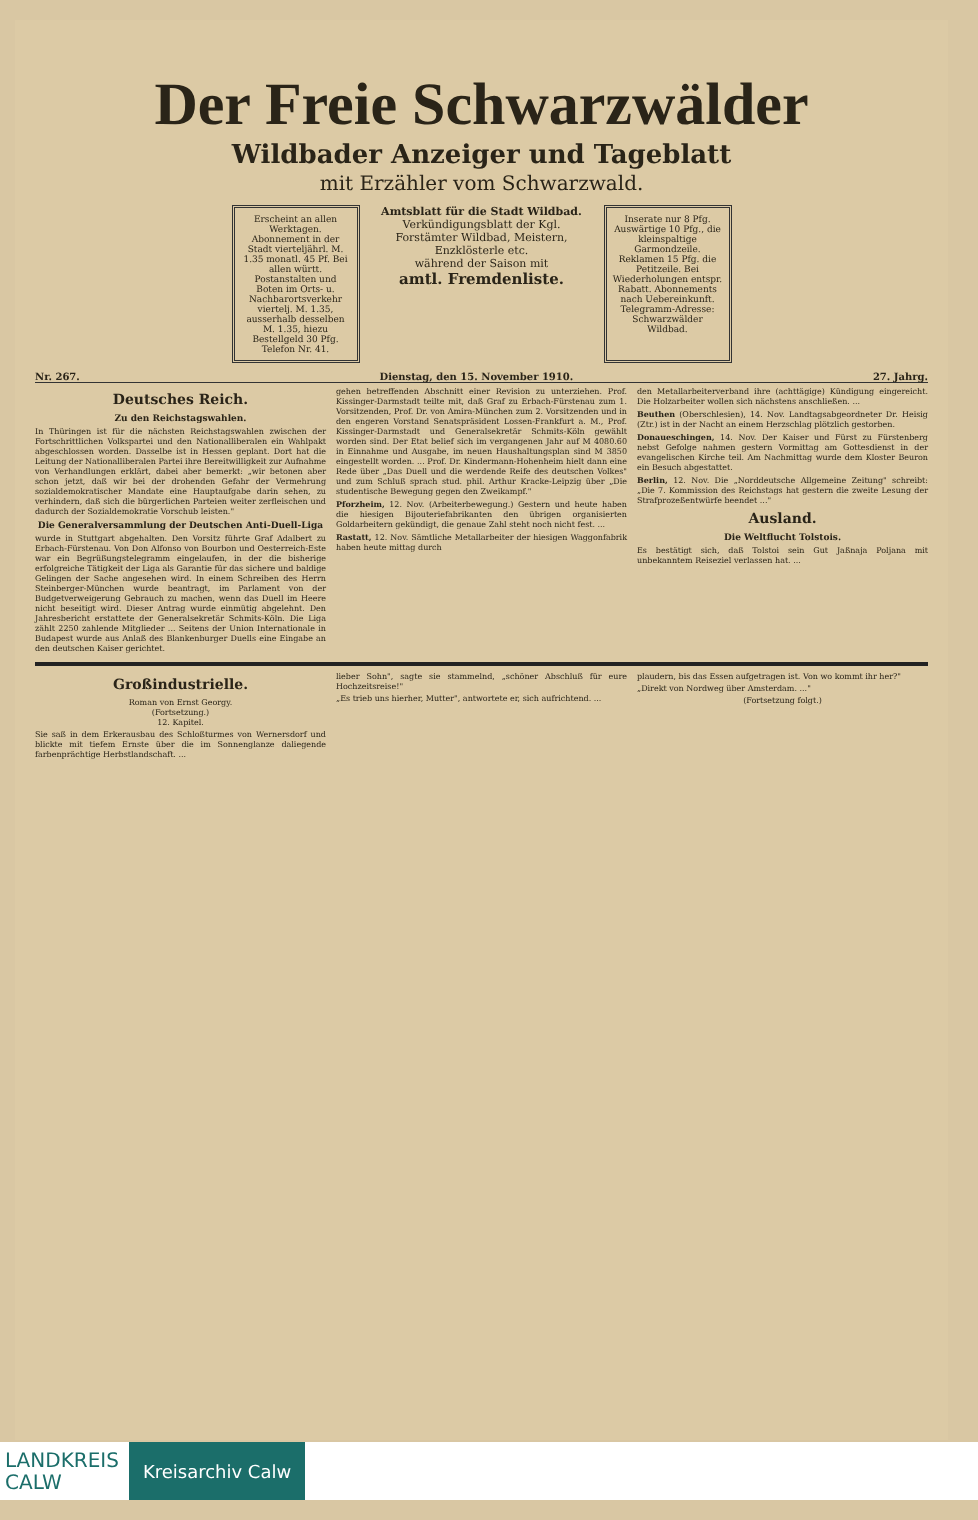Der Freie Schwarzwälder
Wildbader Anzeiger und Tageblatt
mit Erzähler vom Schwarzwald.
Erscheint an allen Werktagen. Abonnement in der Stadt vierteljährl. M. 1.35 monatl. 45 Pf. Bei allen württ. Postanstalten und Boten im Orts- u. Nachbarortsverkehr viertelj. M. 1.35, ausserhalb desselben M. 1.35, hiezu Bestellgeld 30 Pfg. Telefon Nr. 41.
Amtsblatt für die Stadt Wildbad.
Verkündigungsblatt der Kgl. Forstämter Wildbad, Meistern, Enzklösterle etc.
während der Saison mit
amtl. Fremdenliste.
Inserate nur 8 Pfg. Auswärtige 10 Pfg., die kleinspaltige Garmondzeile. Reklamen 15 Pfg. die Petitzeile. Bei Wiederholungen entspr. Rabatt. Abonnements nach Uebereinkunft. Telegramm-Adresse: Schwarzwälder Wildbad.
Nr. 267. Dienstag, den 15. November 1910. 27. Jahrg.
Deutsches Reich.
Zu den Reichstagswahlen.
In Thüringen ist für die nächsten Reichstagswahlen zwischen der Fortschrittlichen Volkspartei und den Nationalliberalen ein Wahlpakt abgeschlossen worden. Dasselbe ist in Hessen geplant. Dort hat die Leitung der Nationalliberalen Partei ihre Bereitwilligkeit zur Aufnahme von Verhandlungen erklärt, dabei aber bemerkt: „wir betonen aber schon jetzt, daß wir bei der drohenden Gefahr der Vermehrung sozialdemokratischer Mandate eine Hauptaufgabe darin sehen, zu verhindern, daß sich die bürgerlichen Parteien weiter zerfleischen und dadurch der Sozialdemokratie Vorschub leisten."
Die Generalversammlung der Deutschen Anti-Duell-Liga
wurde in Stuttgart abgehalten. Den Vorsitz führte Graf Adalbert zu Erbach-Fürstenau. Von Don Alfonso von Bourbon und Oesterreich-Este war ein Begrüßungstelegramm eingelaufen, in der die bisherige erfolgreiche Tätigkeit der Liga als Garantie für das sichere und baldige Gelingen der Sache angesehen wird. In einem Schreiben des Herrn Steinberger-München wurde beantragt, im Parlament von der Budgetverweigerung Gebrauch zu machen, wenn das Duell im Heere nicht beseitigt wird. Dieser Antrag wurde einmütig abgelehnt. Den Jahresbericht erstattete der Generalsekretär Schmits-Köln. Die Liga zählt 2250 zahlende Mitglieder ... Seitens der Union Internationale in Budapest wurde aus Anlaß des Blankenburger Duells eine Eingabe an den deutschen Kaiser gerichtet.
gehen betreffenden Abschnitt einer Revision zu unterziehen. Prof. Kissinger-Darmstadt teilte mit, daß Graf zu Erbach-Fürstenau zum 1. Vorsitzenden, Prof. Dr. von Amira-München zum 2. Vorsitzenden und in den engeren Vorstand Senatspräsident Lossen-Frankfurt a. M., Prof. Kissinger-Darmstadt und Generalsekretär Schmits-Köln gewählt worden sind. Der Etat belief sich im vergangenen Jahr auf M 4080.60 in Einnahme und Ausgabe, im neuen Haushaltungsplan sind M 3850 eingestellt worden. ... Prof. Dr. Kindermann-Hohenheim hielt dann eine Rede über „Das Duell und die werdende Reife des deutschen Volkes" und zum Schluß sprach stud. phil. Arthur Kracke-Leipzig über „Die studentische Bewegung gegen den Zweikampf."
Pforzheim, 12. Nov. (Arbeiterbewegung.) Gestern und heute haben die hiesigen Bijouteriefabrikanten den übrigen organisierten Goldarbeitern gekündigt, die genaue Zahl steht noch nicht fest. ...
Rastatt, 12. Nov. Sämtliche Metallarbeiter der hiesigen Waggonfabrik haben heute mittag durch
den Metallarbeiterverband ihre (achttägige) Kündigung eingereicht. Die Holzarbeiter wollen sich nächstens anschließen. ...
Beuthen (Oberschlesien), 14. Nov. Landtagsabgeordneter Dr. Heisig (Ztr.) ist in der Nacht an einem Herzschlag plötzlich gestorben.
Donaueschingen, 14. Nov. Der Kaiser und Fürst zu Fürstenberg nebst Gefolge nahmen gestern Vormittag am Gottesdienst in der evangelischen Kirche teil. Am Nachmittag wurde dem Kloster Beuron ein Besuch abgestattet.
Berlin, 12. Nov. Die „Norddeutsche Allgemeine Zeitung" schreibt: „Die 7. Kommission des Reichstags hat gestern die zweite Lesung der Strafprozeßentwürfe beendet ..."
Ausland.
Die Weltflucht Tolstois.
Es bestätigt sich, daß Tolstoi sein Gut Jaßnaja Poljana mit unbekanntem Reiseziel verlassen hat. ...
Großindustrielle.
Roman von Ernst Georgy.
(Fortsetzung.)
12. Kapitel.
Sie saß in dem Erkerausbau des Schloßturmes von Wernersdorf und blickte mit tiefem Ernste über die im Sonnenglanze daliegende farbenprächtige Herbstlandschaft. ...
lieber Sohn", sagte sie stammelnd, „schöner Abschluß für eure Hochzeitsreise!"
„Es trieb uns hierher, Mutter", antwortete er, sich aufrichtend. ...
plaudern, bis das Essen aufgetragen ist. Von wo kommt ihr her?"
„Direkt von Nordweg über Amsterdam. ..."
(Fortsetzung folgt.)
LANDKREIS
CALW
Kreisarchiv Calw